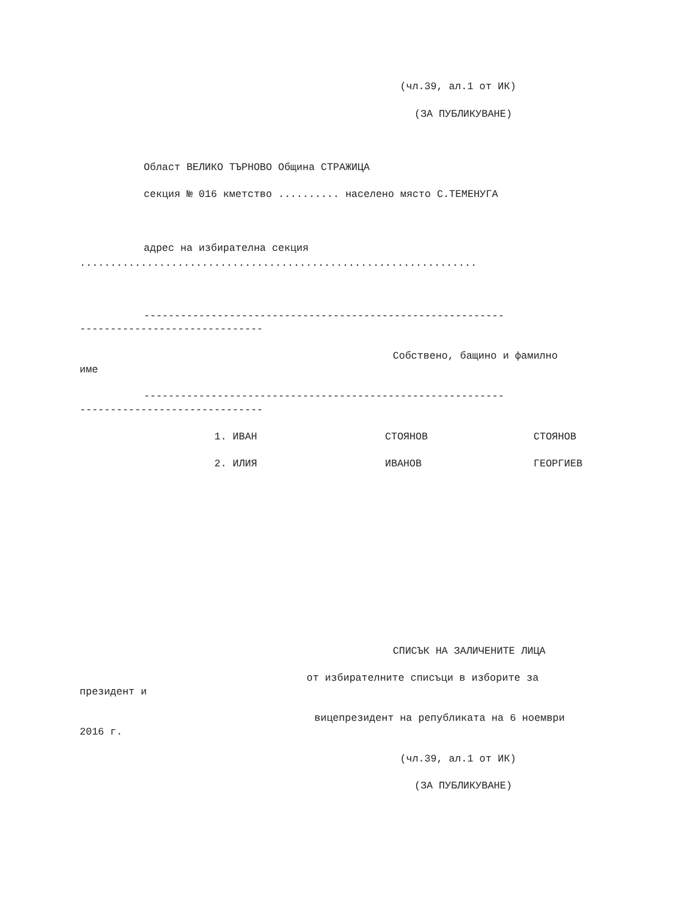(чл.39, ал.1 от ИК)
(ЗА ПУБЛИКУВАНЕ)
Област ВЕЛИКО ТЪРНОВО Община СТРАЖИЦА
секция № 016 кметство .......... населено място С.ТЕМЕНУГА
адрес на избирателна секция
.................................................................
-----------------------------------------------------------
------------------------------
Собствено, бащино и фамилно
име
-----------------------------------------------------------
------------------------------
1. ИВАН
СТОЯНОВ
СТОЯНОВ
2. ИЛИЯ
ИВАНОВ
ГЕОРГИЕВ
СПИСЪК НА ЗАЛИЧЕНИТЕ ЛИЦА
от избирателните списъци в изборите за
президент и
вицепрезидент на републиката на 6 ноември
2016 г.
(чл.39, ал.1 от ИК)
(ЗА ПУБЛИКУВАНЕ)